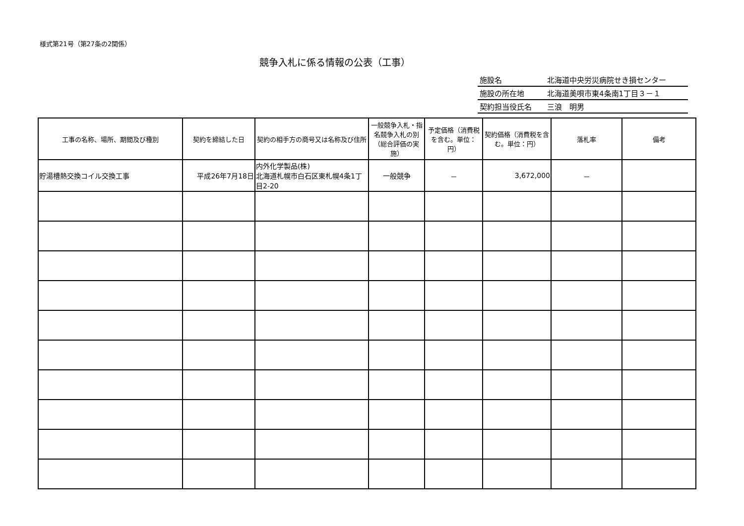様式第21号（第27条の2関係）
競争入札に係る情報の公表（工事）
| 施設名 | 北海道中央労災病院せき損センター |
| 施設の所在地 | 北海道美唄市東4条南1丁目３－１ |
| 契約担当役氏名 | 三浪 明男 |
| 工事の名称、場所、期間及び種別 | 契約を締結した日 | 契約の相手方の商号又は名称及び住所 | 一般競争入札・指名競争入札の別（総合評価の実施） | 予定価格（消費税を含む。単位：円） | 契約価格（消費税を含む。単位：円） | 落札率 | 備考 |
| --- | --- | --- | --- | --- | --- | --- | --- |
| 貯湯槽熱交換コイル交換工事 | 平成26年7月18日 | 内外化学製品(株) 北海道札幌市白石区東札幌4条1丁目2-20 | 一般競争 | － | 3,672,000 | － | |